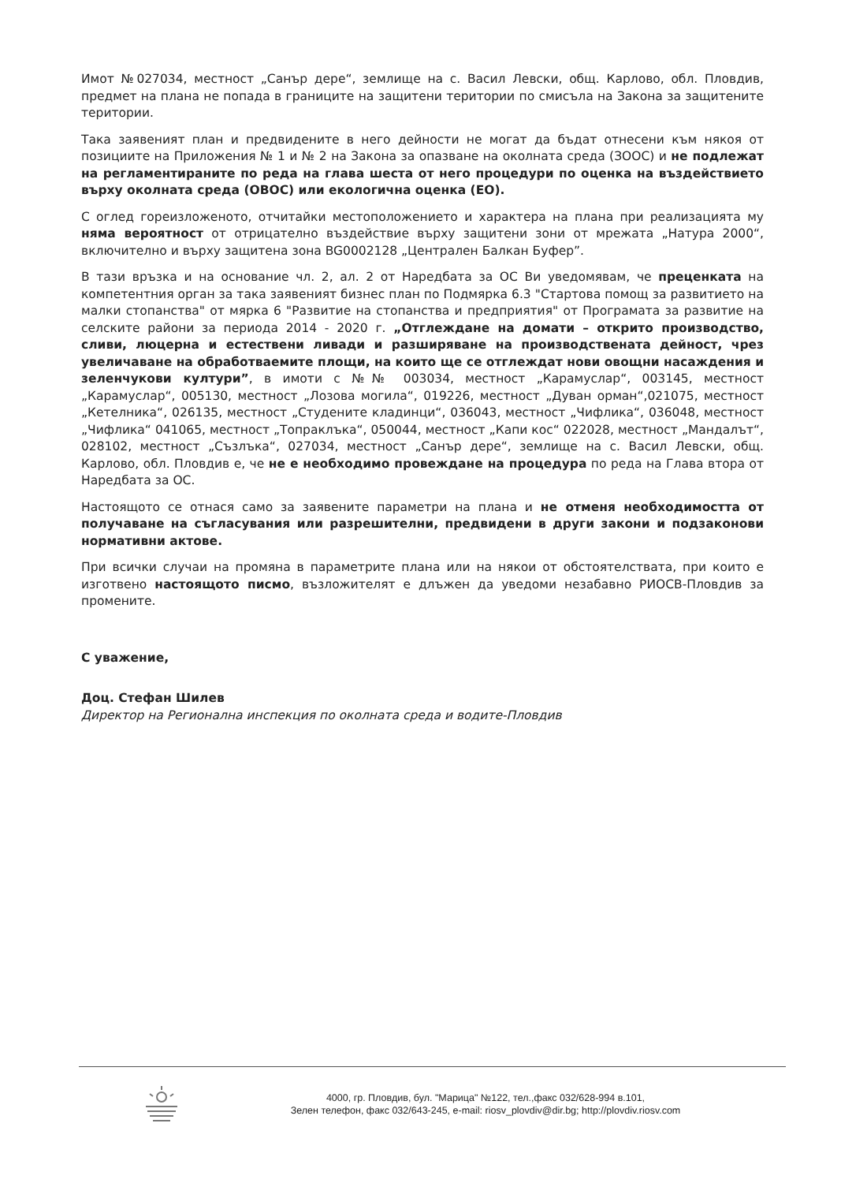Имот №027034, местност „Санър дере“, землище на с. Васил Левски, общ. Карлово, обл. Пловдив, предмет на плана не попада в границите на защитени територии по смисъла на Закона за защитените територии.
Така заявеният план и предвидените в него дейности не могат да бъдат отнесени към някоя от позициите на Приложения № 1 и № 2 на Закона за опазване на околната среда (ЗООС) и не подлежат на регламентираните по реда на глава шеста от него процедури по оценка на въздействието върху околната среда (ОВОС) или екологична оценка (ЕО).
С оглед гореизложеното, отчитайки местоположението и характера на плана при реализацията му няма вероятност от отрицателно въздействие върху защитени зони от мрежата „Натура 2000“, включително и върху защитена зона BG0002128 „Централен Балкан Буфер”.
В тази връзка и на основание чл. 2, ал. 2 от Наредбата за ОС Ви уведомявам, че преценката на компетентния орган за така заявеният бизнес план по Подмярка 6.3 "Стартова помощ за развитието на малки стопанства" от мярка 6 "Развитие на стопанства и предприятия" от Програмата за развитие на селските райони за периода 2014 - 2020 г. „Отглеждане на домати – открито производство, сливи, люцерна и естествени ливади и разширяване на производствената дейност, чрез увеличаване на обработваемите площи, на които ще се отглеждат нови овощни насаждения и зеленчукови култури”, в имоти с №№ 003034, местност „Карамуслар“, 003145, местност „Карамуслар“, 005130, местност „Лозова могила“, 019226, местност „Дуван орман“,021075, местност „Кетелника“, 026135, местност „Студените кладинци“, 036043, местност „Чифлика“, 036048, местност „Чифлика“ 041065, местност „Топраклъка“, 050044, местност „Капи кос“ 022028, местност „Мандалът“, 028102, местност „Съзлъка“, 027034, местност „Санър дере“, землище на с. Васил Левски, общ. Карлово, обл. Пловдив е, че не е необходимо провеждане на процедура по реда на Глава втора от Наредбата за ОС.
Настоящото се отнася само за заявените параметри на плана и не отменя необходимостта от получаване на съгласувания или разрешителни, предвидени в други закони и подзаконови нормативни актове.
При всички случаи на промяна в параметрите плана или на някои от обстоятелствата, при които е изготвено настоящото писмо, възложителят е длъжен да уведоми незабавно РИОСВ-Пловдив за промените.
С уважение,
Доц. Стефан Шилев
Директор на Регионална инспекция по околната среда и водите-Пловдив
4000, гр. Пловдив, бул. "Марица" №122, тел.,факс 032/628-994 в.101,
Зелен телефон, факс 032/643-245, e-mail: riosv_plovdiv@dir.bg; http://plovdiv.riosv.com